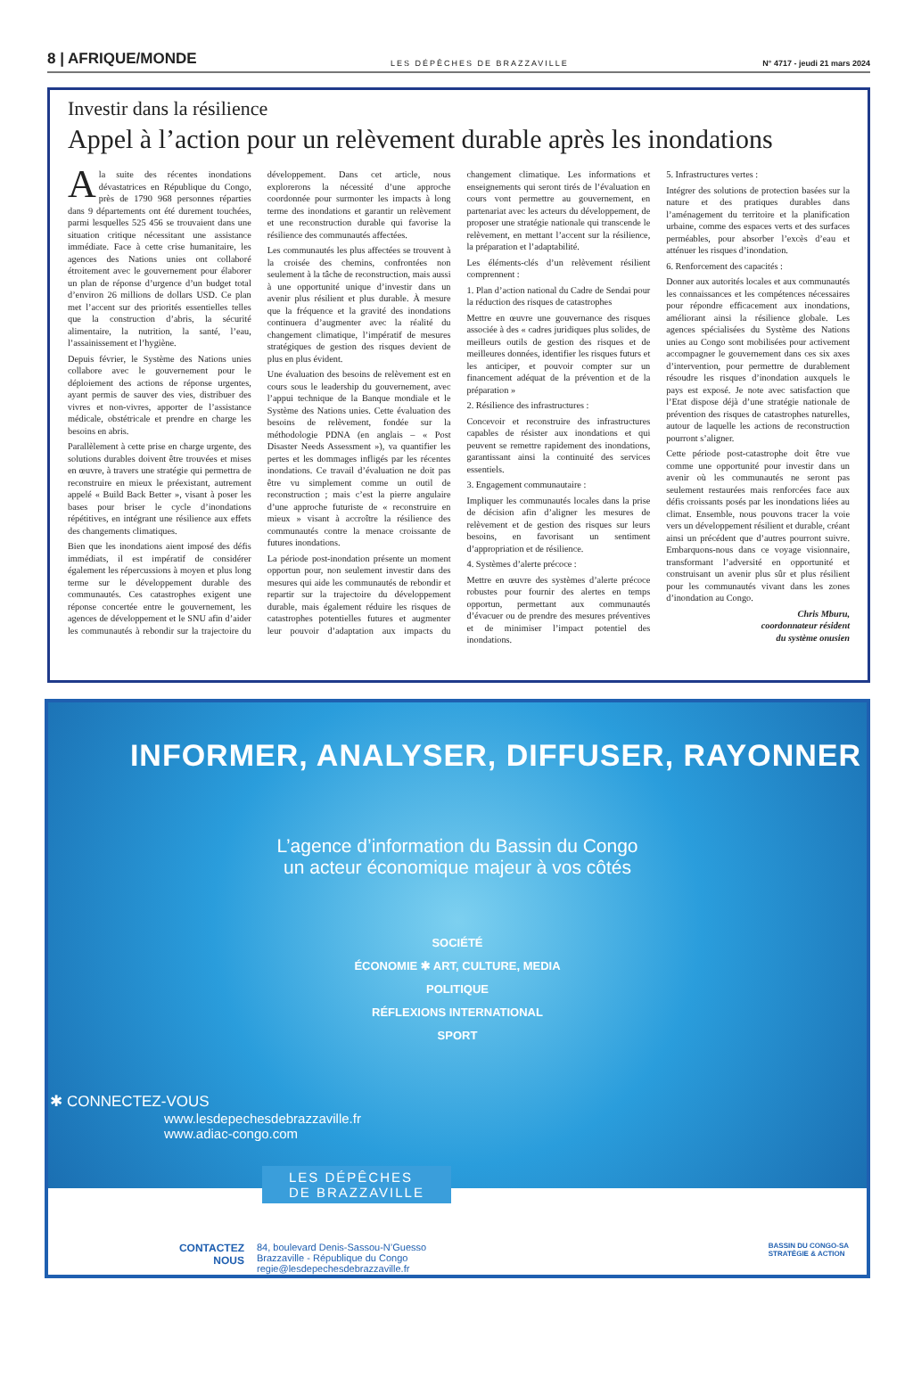8 | AFRIQUE/MONDE LES DÉPÊCHES DE BRAZZAVILLE N° 4717 - jeudi 21 mars 2024
Investir dans la résilience
Appel à l’action pour un relèvement durable après les inondations
Ala suite des récentes inondations dévastatrices en République du Congo, près de 1790 968 personnes réparties dans 9 départements ont été durement touchées, parmi lesquelles 525 456 se trouvaient dans une situation critique nécessitant une assistance immédiate. Face à cette crise humanitaire, les agences des Nations unies ont collaboré étroitement avec le gouvernement pour élaborer un plan de réponse d’urgence d’un budget total d’environ 26 millions de dollars USD. Ce plan met l’accent sur des priorités essentielles telles que la construction d’abris, la sécurité alimentaire, la nutrition, la santé, l’eau, l’assainissement et l’hygiène.
Depuis février, le Système des Nations unies collabore avec le gouvernement pour le déploiement des actions de réponse urgentes, ayant permis de sauver des vies, distribuer des vivres et non-vivres, apporter de l’assistance médicale, obstétricale et prendre en charge les besoins en abris.
Parallèlement à cette prise en charge urgente, des solutions durables doivent être trouvées et mises en œuvre, à travers une stratégie qui permettra de reconstruire en mieux le préexistant, autrement appelé « Build Back Better », visant à poser les bases pour briser le cycle d’inondations répétitives, en intégrant une résilience aux effets des changements climatiques.
Bien que les inondations aient imposé des défis immédiats, il est impératif de considérer également les répercussions à moyen et plus long terme sur le développement durable des communautés. Ces catastrophes exigent une réponse concertée entre le gouvernement, les agences de développement et le SNU afin d’aider les communautés à rebondir sur la trajectoire du développement. Dans cet article, nous explorerons la nécessité d’une approche coordonnée pour surmonter les impacts à long terme des inondations et garantir un relèvement et une reconstruction durable qui favorise la résilience des communautés affectées.
Les communautés les plus affectées se trouvent à la croisée des chemins, confrontées non seulement à la tâche de reconstruction, mais aussi à une opportunité unique d’investir dans un avenir plus résilient et plus durable. À mesure que la fréquence et la gravité des inondations continuera d’augmenter avec la réalité du changement climatique, l’impératif de mesures stratégiques de gestion des risques devient de plus en plus évident.
Une évaluation des besoins de relèvement est en cours sous le leadership du gouvernement, avec l’appui technique de la Banque mondiale et le Système des Nations unies. Cette évaluation des besoins de relèvement, fondée sur la méthodologie PDNA (en anglais – « Post Disaster Needs Assessment »), va quantifier les pertes et les dommages infligés par les récentes inondations. Ce travail d’évaluation ne doit pas être vu simplement comme un outil de reconstruction ; mais c’est la pierre angulaire d’une approche futuriste de « reconstruire en mieux » visant à accroître la résilience des communautés contre la menace croissante de futures inondations.
La période post-inondation présente un moment opportun pour, non seulement investir dans des mesures qui aide les communautés de rebondir et repartir sur la trajectoire du développement durable, mais également réduire les risques de catastrophes potentielles futures et augmenter leur pouvoir d’adaptation aux impacts du changement climatique. Les informations et enseignements qui seront tirés de l’évaluation en cours vont permettre au gouvernement, en partenariat avec les acteurs du développement, de proposer une stratégie nationale qui transcende le relèvement, en mettant l’accent sur la résilience, la préparation et l’adaptabilité.
Les éléments-clés d’un relèvement résilient comprennent :
1. Plan d’action national du Cadre de Sendai pour la réduction des risques de catastrophes
Mettre en œuvre une gouvernance des risques associée à des « cadres juridiques plus solides, de meilleurs outils de gestion des risques et de meilleures données, identifier les risques futurs et les anticiper, et pouvoir compter sur un financement adéquat de la prévention et de la préparation »
2. Résilience des infrastructures :
Concevoir et reconstruire des infrastructures capables de résister aux inondations et qui peuvent se remettre rapidement des inondations, garantissant ainsi la continuité des services essentiels.
3. Engagement communautaire :
Impliquer les communautés locales dans la prise de décision afin d’aligner les mesures de relèvement et de gestion des risques sur leurs besoins, en favorisant un sentiment d’appropriation et de résilience.
4. Systèmes d’alerte précoce :
Mettre en œuvre des systèmes d’alerte précoce robustes pour fournir des alertes en temps opportun, permettant aux communautés d’évacuer ou de prendre des mesures préventives et de minimiser l’impact potentiel des inondations.
5. Infrastructures vertes :
Intégrer des solutions de protection basées sur la nature et des pratiques durables dans l’aménagement du territoire et la planification urbaine, comme des espaces verts et des surfaces perméables, pour absorber l’excès d’eau et atténuer les risques d’inondation.
6. Renforcement des capacités :
Donner aux autorités locales et aux communautés les connaissances et les compétences nécessaires pour répondre efficacement aux inondations, améliorant ainsi la résilience globale. Les agences spécialisées du Système des Nations unies au Congo sont mobilisées pour activement accompagner le gouvernement dans ces six axes d’intervention, pour permettre de durablement résoudre les risques d’inondation auxquels le pays est exposé. Je note avec satisfaction que l’Etat dispose déjà d’une stratégie nationale de prévention des risques de catastrophes naturelles, autour de laquelle les actions de reconstruction pourront s’aligner.
Cette période post-catastrophe doit être vue comme une opportunité pour investir dans un avenir où les communautés ne seront pas seulement restaurées mais renforcées face aux défis croissants posés par les inondations liées au climat. Ensemble, nous pouvons tracer la voie vers un développement résilient et durable, créant ainsi un précédent que d’autres pourront suivre. Embarquons-nous dans ce voyage visionnaire, transformant l’adversité en opportunité et construisant un avenir plus sûr et plus résilient pour les communautés vivant dans les zones d’inondation au Congo.
Chris Mburu,
coordonnateur résident
du système onusien
INFORMER, ANALYSER, DIFFUSER, RAYONNER
L’agence d’information du Bassin du Congo
un acteur économique majeur à vos côtés
SOCIÉTÉ
ÉCONOMIE ✱ ART, CULTURE, MEDIA
POLITIQUE
RÉFLEXIONS INTERNATIONAL
SPORT
✱ CONNECTEZ-VOUS
www.lesdepechesdebrazzaville.fr
www.adiac-congo.com
LES DÉPÊCHES
DE BRAZZAVILLE
CONTACTEZ
NOUS
84, boulevard Denis-Sassou-N’Guesso
Brazzaville - République du Congo
regie@lesdepechesdebrazzaville.fr
BASSIN DU CONGO-SA
STRATÉGIE & ACTION